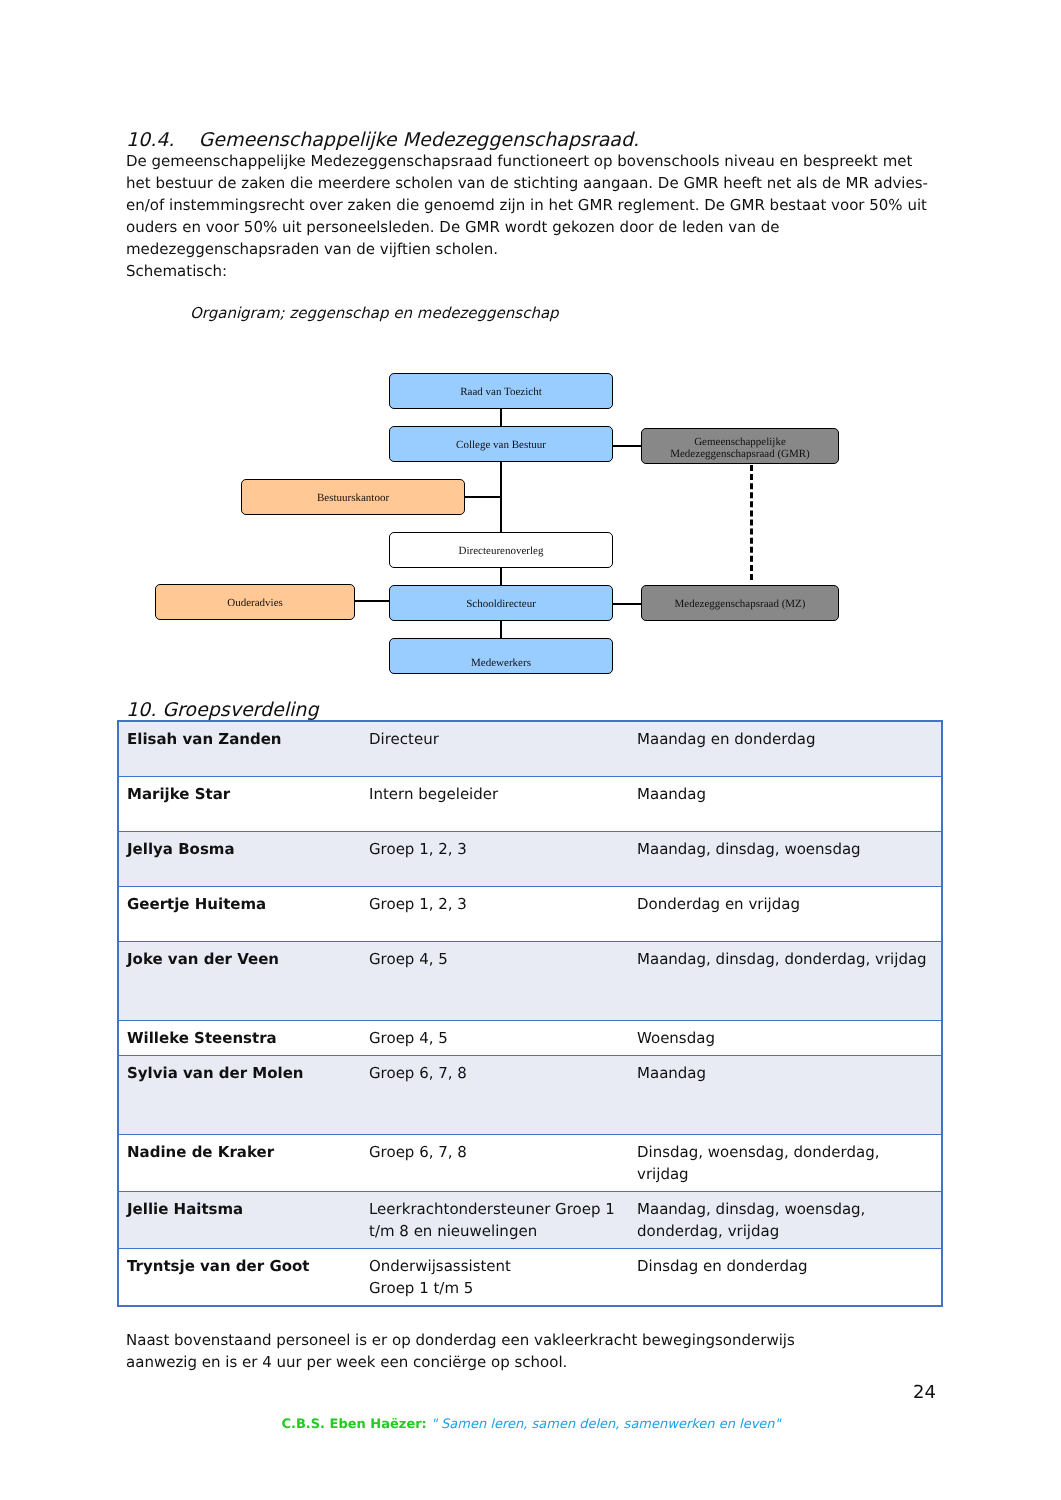10.4. Gemeenschappelijke Medezeggenschapsraad.
De gemeenschappelijke Medezeggenschapsraad functioneert op bovenschools niveau en bespreekt met het bestuur de zaken die meerdere scholen van de stichting aangaan. De GMR heeft net als de MR advies- en/of instemmingsrecht over zaken die genoemd zijn in het GMR reglement. De GMR bestaat voor 50% uit ouders en voor 50% uit personeelsleden. De GMR wordt gekozen door de leden van de medezeggenschapsraden van de vijftien scholen.
Schematisch:
Organigram; zeggenschap en medezeggenschap
Raad van Toezicht
College van Bestuur
Gemeenschappelijke Medezeggenschapsraad (GMR)
Bestuurskantoor
Directeurenoverleg
Ouderadvies Schooldirecteur Medezeggenschapsraad (MZ)
Medewerkers
10. Groepsverdeling
| Elisah van Zanden | Directeur | Maandag en donderdag |
| Marijke Star | Intern begeleider | Maandag |
| Jellya Bosma | Groep 1, 2, 3 | Maandag, dinsdag, woensdag |
| Geertje Huitema | Groep 1, 2, 3 | Donderdag en vrijdag |
| Joke van der Veen | Groep 4, 5 | Maandag, dinsdag, donderdag, vrijdag |
| Willeke Steenstra | Groep 4, 5 | Woensdag |
| Sylvia van der Molen | Groep 6, 7, 8 | Maandag |
| Nadine de Kraker | Groep 6, 7, 8 | Dinsdag, woensdag, donderdag, vrijdag |
| Jellie Haitsma | Leerkrachtondersteuner Groep 1 t/m 8 en nieuwelingen | Maandag, dinsdag, woensdag, donderdag, vrijdag |
| Tryntsje van der Goot | Onderwijsassistent Groep 1 t/m 5 | Dinsdag en donderdag |
Naast bovenstaand personeel is er op donderdag een vakleerkracht bewegingsonderwijs
aanwezig en is er 4 uur per week een conciërge op school.
24
C.B.S. Eben Haëzer: " Samen leren, samen delen, samenwerken en leven"